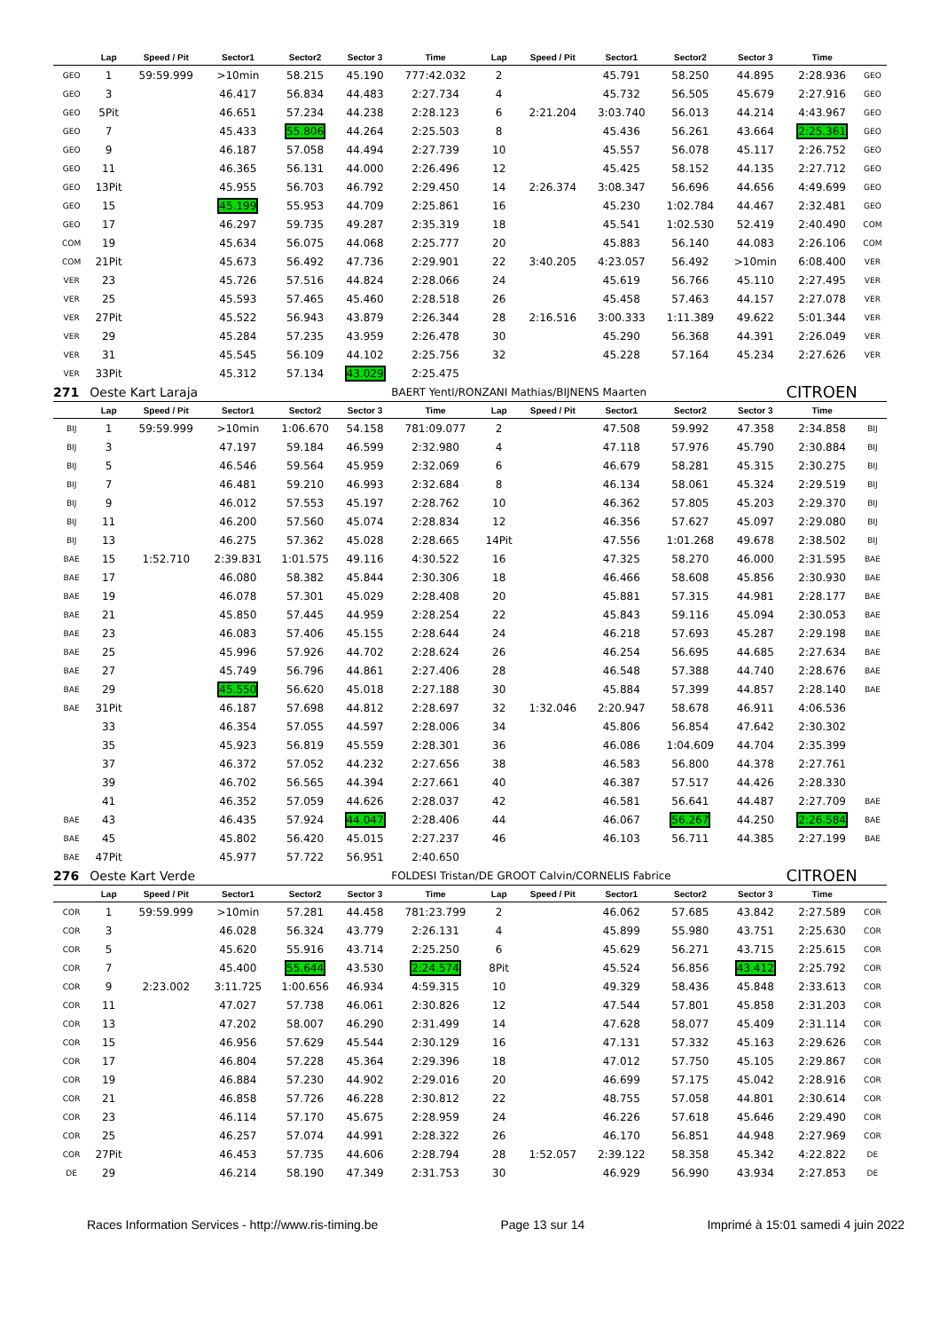| | Lap | Speed / Pit | Sector1 | Sector2 | Sector 3 | Time | Lap | Speed / Pit | Sector1 | Sector2 | Sector 3 | Time | |
| --- | --- | --- | --- | --- | --- | --- | --- | --- | --- | --- | --- | --- | --- |
| GEO | 1 | 59:59.999 | >10min | 58.215 | 45.190 | 777:42.032 | 2 | | 45.791 | 58.250 | 44.895 | 2:28.936 | GEO |
| GEO | 3 | | 46.417 | 56.834 | 44.483 | 2:27.734 | 4 | | 45.732 | 56.505 | 45.679 | 2:27.916 | GEO |
| GEO | 5Pit | | 46.651 | 57.234 | 44.238 | 2:28.123 | 6 | 2:21.204 | 3:03.740 | 56.013 | 44.214 | 4:43.967 | GEO |
| GEO | 7 | | 45.433 | 55.806 | 44.264 | 2:25.503 | 8 | | 45.436 | 56.261 | 43.664 | 2:25.361 | GEO |
| GEO | 9 | | 46.187 | 57.058 | 44.494 | 2:27.739 | 10 | | 45.557 | 56.078 | 45.117 | 2:26.752 | GEO |
| GEO | 11 | | 46.365 | 56.131 | 44.000 | 2:26.496 | 12 | | 45.425 | 58.152 | 44.135 | 2:27.712 | GEO |
| GEO | 13Pit | | 45.955 | 56.703 | 46.792 | 2:29.450 | 14 | 2:26.374 | 3:08.347 | 56.696 | 44.656 | 4:49.699 | GEO |
| GEO | 15 | | 45.199 | 55.953 | 44.709 | 2:25.861 | 16 | | 45.230 | 1:02.784 | 44.467 | 2:32.481 | GEO |
| GEO | 17 | | 46.297 | 59.735 | 49.287 | 2:35.319 | 18 | | 45.541 | 1:02.530 | 52.419 | 2:40.490 | COM |
| COM | 19 | | 45.634 | 56.075 | 44.068 | 2:25.777 | 20 | | 45.883 | 56.140 | 44.083 | 2:26.106 | COM |
| COM | 21Pit | | 45.673 | 56.492 | 47.736 | 2:29.901 | 22 | 3:40.205 | 4:23.057 | 56.492 | >10min | 6:08.400 | VER |
| VER | 23 | | 45.726 | 57.516 | 44.824 | 2:28.066 | 24 | | 45.619 | 56.766 | 45.110 | 2:27.495 | VER |
| VER | 25 | | 45.593 | 57.465 | 45.460 | 2:28.518 | 26 | | 45.458 | 57.463 | 44.157 | 2:27.078 | VER |
| VER | 27Pit | | 45.522 | 56.943 | 43.879 | 2:26.344 | 28 | 2:16.516 | 3:00.333 | 1:11.389 | 49.622 | 5:01.344 | VER |
| VER | 29 | | 45.284 | 57.235 | 43.959 | 2:26.478 | 30 | | 45.290 | 56.368 | 44.391 | 2:26.049 | VER |
| VER | 31 | | 45.545 | 56.109 | 44.102 | 2:25.756 | 32 | | 45.228 | 57.164 | 45.234 | 2:27.626 | VER |
| VER | 33Pit | | 45.312 | 57.134 | 43.029 | 2:25.475 | | | | | | | |
| 271 | Oeste Kart Laraja | | | | | BAERT Yentl/RONZANI Mathias/BIJNENS Maarten | | | | | | CITROEN | |
| | Lap | Speed / Pit | Sector1 | Sector2 | Sector 3 | Time | Lap | Speed / Pit | Sector1 | Sector2 | Sector 3 | Time | |
| BIJ | 1 | 59:59.999 | >10min | 1:06.670 | 54.158 | 781:09.077 | 2 | | 47.508 | 59.992 | 47.358 | 2:34.858 | BIJ |
| BIJ | 3 | | 47.197 | 59.184 | 46.599 | 2:32.980 | 4 | | 47.118 | 57.976 | 45.790 | 2:30.884 | BIJ |
| BIJ | 5 | | 46.546 | 59.564 | 45.959 | 2:32.069 | 6 | | 46.679 | 58.281 | 45.315 | 2:30.275 | BIJ |
| BIJ | 7 | | 46.481 | 59.210 | 46.993 | 2:32.684 | 8 | | 46.134 | 58.061 | 45.324 | 2:29.519 | BIJ |
| BIJ | 9 | | 46.012 | 57.553 | 45.197 | 2:28.762 | 10 | | 46.362 | 57.805 | 45.203 | 2:29.370 | BIJ |
| BIJ | 11 | | 46.200 | 57.560 | 45.074 | 2:28.834 | 12 | | 46.356 | 57.627 | 45.097 | 2:29.080 | BIJ |
| BIJ | 13 | | 46.275 | 57.362 | 45.028 | 2:28.665 | 14Pit | | 47.556 | 1:01.268 | 49.678 | 2:38.502 | BIJ |
| BAE | 15 | 1:52.710 | 2:39.831 | 1:01.575 | 49.116 | 4:30.522 | 16 | | 47.325 | 58.270 | 46.000 | 2:31.595 | BAE |
| BAE | 17 | | 46.080 | 58.382 | 45.844 | 2:30.306 | 18 | | 46.466 | 58.608 | 45.856 | 2:30.930 | BAE |
| BAE | 19 | | 46.078 | 57.301 | 45.029 | 2:28.408 | 20 | | 45.881 | 57.315 | 44.981 | 2:28.177 | BAE |
| BAE | 21 | | 45.850 | 57.445 | 44.959 | 2:28.254 | 22 | | 45.843 | 59.116 | 45.094 | 2:30.053 | BAE |
| BAE | 23 | | 46.083 | 57.406 | 45.155 | 2:28.644 | 24 | | 46.218 | 57.693 | 45.287 | 2:29.198 | BAE |
| BAE | 25 | | 45.996 | 57.926 | 44.702 | 2:28.624 | 26 | | 46.254 | 56.695 | 44.685 | 2:27.634 | BAE |
| BAE | 27 | | 45.749 | 56.796 | 44.861 | 2:27.406 | 28 | | 46.548 | 57.388 | 44.740 | 2:28.676 | BAE |
| BAE | 29 | | 45.550 | 56.620 | 45.018 | 2:27.188 | 30 | | 45.884 | 57.399 | 44.857 | 2:28.140 | BAE |
| BAE | 31Pit | | 46.187 | 57.698 | 44.812 | 2:28.697 | 32 | 1:32.046 | 2:20.947 | 58.678 | 46.911 | 4:06.536 | |
| | 33 | | 46.354 | 57.055 | 44.597 | 2:28.006 | 34 | | 45.806 | 56.854 | 47.642 | 2:30.302 | |
| | 35 | | 45.923 | 56.819 | 45.559 | 2:28.301 | 36 | | 46.086 | 1:04.609 | 44.704 | 2:35.399 | |
| | 37 | | 46.372 | 57.052 | 44.232 | 2:27.656 | 38 | | 46.583 | 56.800 | 44.378 | 2:27.761 | |
| | 39 | | 46.702 | 56.565 | 44.394 | 2:27.661 | 40 | | 46.387 | 57.517 | 44.426 | 2:28.330 | |
| | 41 | | 46.352 | 57.059 | 44.626 | 2:28.037 | 42 | | 46.581 | 56.641 | 44.487 | 2:27.709 | BAE |
| BAE | 43 | | 46.435 | 57.924 | 44.047 | 2:28.406 | 44 | | 46.067 | 56.267 | 44.250 | 2:26.584 | BAE |
| BAE | 45 | | 45.802 | 56.420 | 45.015 | 2:27.237 | 46 | | 46.103 | 56.711 | 44.385 | 2:27.199 | BAE |
| BAE | 47Pit | | 45.977 | 57.722 | 56.951 | 2:40.650 | | | | | | | |
| 276 | Oeste Kart Verde | | | | | FOLDESI Tristan/DE GROOT Calvin/CORNELIS Fabrice | | | | | | CITROEN | |
| | Lap | Speed / Pit | Sector1 | Sector2 | Sector 3 | Time | Lap | Speed / Pit | Sector1 | Sector2 | Sector 3 | Time | |
| COR | 1 | 59:59.999 | >10min | 57.281 | 44.458 | 781:23.799 | 2 | | 46.062 | 57.685 | 43.842 | 2:27.589 | COR |
| COR | 3 | | 46.028 | 56.324 | 43.779 | 2:26.131 | 4 | | 45.899 | 55.980 | 43.751 | 2:25.630 | COR |
| COR | 5 | | 45.620 | 55.916 | 43.714 | 2:25.250 | 6 | | 45.629 | 56.271 | 43.715 | 2:25.615 | COR |
| COR | 7 | | 45.400 | 55.644 | 43.530 | 2:24.574 | 8Pit | | 45.524 | 56.856 | 43.412 | 2:25.792 | COR |
| COR | 9 | 2:23.002 | 3:11.725 | 1:00.656 | 46.934 | 4:59.315 | 10 | | 49.329 | 58.436 | 45.848 | 2:33.613 | COR |
| COR | 11 | | 47.027 | 57.738 | 46.061 | 2:30.826 | 12 | | 47.544 | 57.801 | 45.858 | 2:31.203 | COR |
| COR | 13 | | 47.202 | 58.007 | 46.290 | 2:31.499 | 14 | | 47.628 | 58.077 | 45.409 | 2:31.114 | COR |
| COR | 15 | | 46.956 | 57.629 | 45.544 | 2:30.129 | 16 | | 47.131 | 57.332 | 45.163 | 2:29.626 | COR |
| COR | 17 | | 46.804 | 57.228 | 45.364 | 2:29.396 | 18 | | 47.012 | 57.750 | 45.105 | 2:29.867 | COR |
| COR | 19 | | 46.884 | 57.230 | 44.902 | 2:29.016 | 20 | | 46.699 | 57.175 | 45.042 | 2:28.916 | COR |
| COR | 21 | | 46.858 | 57.726 | 46.228 | 2:30.812 | 22 | | 48.755 | 57.058 | 44.801 | 2:30.614 | COR |
| COR | 23 | | 46.114 | 57.170 | 45.675 | 2:28.959 | 24 | | 46.226 | 57.618 | 45.646 | 2:29.490 | COR |
| COR | 25 | | 46.257 | 57.074 | 44.991 | 2:28.322 | 26 | | 46.170 | 56.851 | 44.948 | 2:27.969 | COR |
| COR | 27Pit | | 46.453 | 57.735 | 44.606 | 2:28.794 | 28 | 1:52.057 | 2:39.122 | 58.358 | 45.342 | 4:22.822 | DE |
| DE | 29 | | 46.214 | 58.190 | 47.349 | 2:31.753 | 30 | | 46.929 | 56.990 | 43.934 | 2:27.853 | DE |
Races Information Services - http://www.ris-timing.be Page 13 sur 14 Imprimé à 15:01 samedi 4 juin 2022